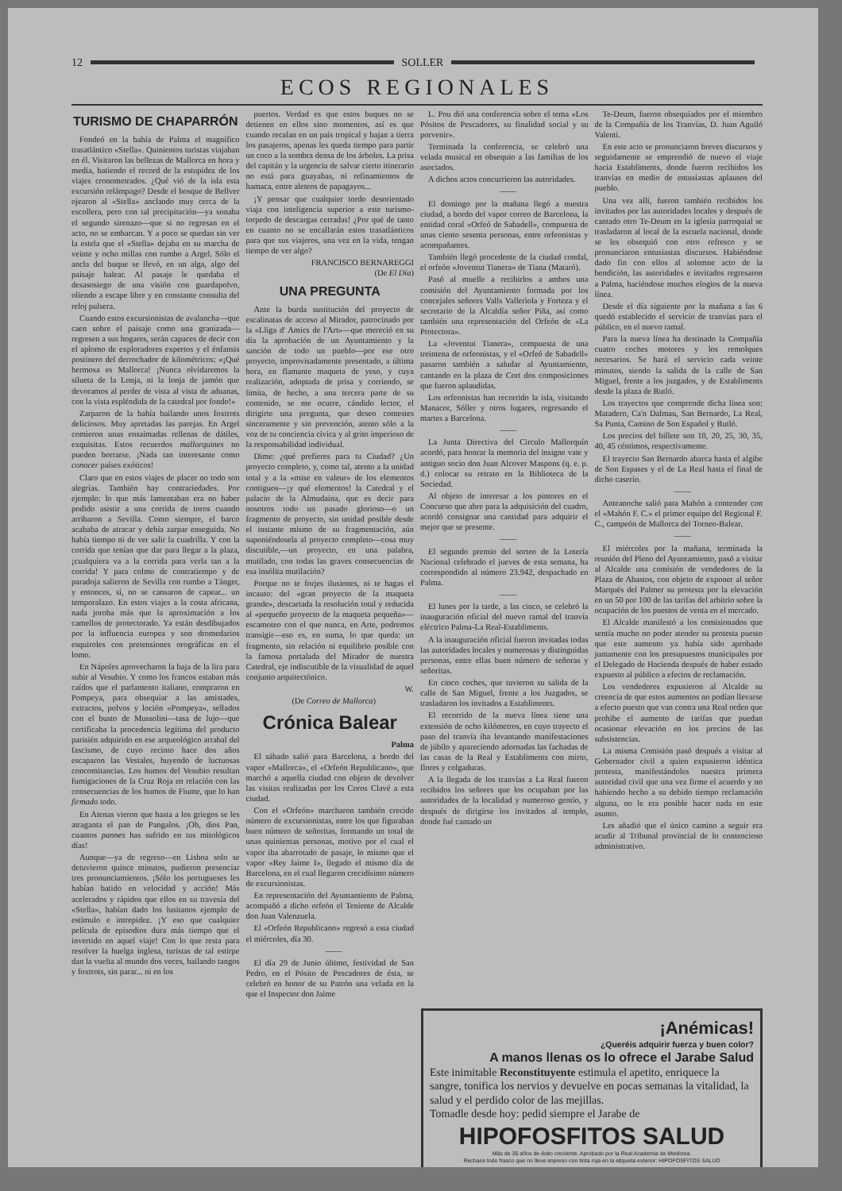12 SOLLER
ECOS REGIONALES
TURISMO DE CHAPARRÓN
Fondeó en la bahía de Palma el magnífico trasatlántico «Stella». Quinientos turistas viajaban en él. Visitaron las bellezas de Mallorca en hora y media, batiendo el record de la estupidez de los viajes cronometrados. ¿Qué vió de la isla esta excursión relámpago? Desde el bosque de Bellver ojearon al «Stella» anclando muy cerca de la escollera, pero con tal precipitación—ya sonaba el segundo sirenazo—que si no regresan en el acto, no se embarcan. Y a poco se quedan sin ver la estela que el «Stella» dejaba en su marcha de veinte y ocho millas con rumbo a Argel. Sólo el ancla del buque se llevó, en un alga, algo del paisaje balear. Al pasaje le quedaba el desasosiego de una visión con guardapolvo, oliendo a escape libre y en constante consulta del reloj pulsera.
Cuando estos excursionistas de avalancha—que caen sobre el paisaje como una granizada—regresen a sus hogares, serán capaces de decir con el aplomo de exploradores expertos y el énfansis postinero del derrochador de kilométricos: «¡Qué hermosa es Mallorca! ¡Nunca olvidaremos la silueta de la Lonja, ni la lonja de jamón que devoramos al perder de vista al vista de aduanas, con la vista espléndida de la catedral por fondo!»
Zarparon de la bahía bailando unos foxtrots deliciosos. Muy apretadas las parejas. En Argel comieron unas ensaimadas rellenas de dátiles, exquisitas. Estos recuerdos mallorquines no pueden borrarse. ¡Nada tan interesante como conocer países exóticos!
Claro que en estos viajes de placer no todo son alegrías. También hay contrariedades. Por ejemplo: lo que más lamentaban era no haber podido asistir a una corrida de toros cuando arribaron a Sevilla. Como siempre, el barco acababa de atracar y debía zarpar enseguida. No había tiempo ni de ver salir la cuadrilla. Y con la corrida que tenían que dar para llegar a la plaza, ¡cualquiera va a la corrida para verla tan a la corrida! Y para colmo de contratiempo y de paradoja salieron de Sevilla con rumbo a Tánger, y entonces, sí, no se cansaron de capear... un temporalazo. En estos viajes a la costa africana, nada joroba más que la aproximación a los camellos de protectorado. Ya están desdibujados por la influencia europea y son dromedarios esquiroles con pretensiones orográficas en el lomo.
En Nápoles aprovecharon la baja de la lira para subir al Vesubio. Y como los francos estaban más caídos que el parlamento italiano, compraron en Pompeya, para obsequiar a las amistades, extractos, polvos y loción «Pompeya», sellados con el busto de Mussolini—tasa de lujo—que certificaba la procedencia legítima del producto parisién adquirido en ese arqueológico arrabal del fascismo, de cuyo recinto hace dos años escaparon las Vestales, huyendo de luctuosas concomitancias. Los humos del Vesubio resultan fumigaciones de la Cruz Roja en relación con las consecuencias de los humos de Fiume, que lo han firmado todo.
En Atenas vieron que hasta a los griegos se les atraganta el pan de Pangalos. ¡Oh, dios Pan, cuantos pannes has sufrido en tus mitológicos días!
Aunque—ya de regreso—en Lisboa solo se detuvieron quince minutos, pudieron presenciar tres pronunciamientos. ¡Sólo los portugueses les habían batido en velocidad y acción! Más acelerados y rápidos que ellos en su travesía del «Stella», habían dado los lusitanos ejemplo de estímulo e intrepidez. ¡Y eso que cualquier película de episodios dura más tiempo que el invertido en aquel viaje! Con lo que resta para resolver la huelga inglesa, turistas de tal estirpe dan la vuelta al mundo dos veces, bailando tangos y foxtrots, sin parar... ni en los
puertos. Verdad es que estos buques no se detienen en ellos sino momentos, así es que cuando recalan en un país tropical y bajan a tierra los pasajeros, apenas les queda tiempo para partir un coco a la sombra densa de los árboles. La prisa del capitán y la urgencia de salvar cierto itinerario no está para guayabas, ni refinamientos de hamaca, entre aleteos de papagayos...
¡Y pensar que cualquier tordo desorientado viaja con inteligencia superior a este turismo-torpedo de descargas cerradas! ¿Por qué de tanto en cuanto no se encallarán estos trasatlánticos para que sus viajeros, una vez en la vida, tengan tiempo de ver algo?
FRANCISCO BERNAREGGI
(De El Día)
UNA PREGUNTA
Ante la burda sustitución del proyecto de escalinatas de acceso al Mirador, patrocinado por la «Lliga d' Amics de l'Art»—que mereció en su día la aprobación de un Ayuntamiento y la sanción de todo un pueblo—por ese otro proyecto, improvisadamente presentado, a última hora, en flamante maqueta de yeso, y cuya realización, adoptada de prisa y corriendo, se limita, de hecho, a una tercera parte de su contenido, se me ocurre, cándido lector, el dirigirte una pregunta, que deseo contestes sinceramente y sin prevención, atento sólo a la voz de tu conciencia cívica y al grito imperioso de la responsabilidad individual.
Dime: ¿qué prefieres para tu Ciudad? ¿Un proyecto completo, y, como tal, atento a la unidad total y a la «mise en valeur» de los elementos contiguos—¡y qué elementos! la Catedral y el palacio de la Almudaina, que es decir para nosotros todo un pasado glorioso—o un fragmento de proyecto, sin unidad posible desde el instante mismo de su fragmentación, aún suponiéndosela al proyecto completo—cosa muy discutible,—un proyecto, en una palabra, mutilado, con todas las graves consecuencias de esa insólita mutilación?
Porque no te forjes ilusiones, ni te hagas el incauto: del «gran proyecto de la maqueta grande», descartada la resolución total y reducida al «pequeño proyecto de la maqueta pequeña»—escamoteo con el que nunca, en Arte, podremos transigir—eso es, en suma, lo que queda: un fragmento, sin relación ni equilibrio posible con la famosa portalada del Mirador de nuestra Catedral, eje indiscutible de la visualidad de aquel conjunto arquitectónico.
W.
(De Correo de Mallorca)
Crónica Balear
Palma
El sábado salió para Barcelona, a bordo del vapor «Mallorca», el «Orfeón Republicano», que marchó a aquella ciudad con objeto de devolver las visitas realizadas por los Coros Clavé a esta ciudad.
Con el «Orfeón» marcharon también crecido número de excursionistas, entre los que figuraban buen número de señoritas, formando un total de unas quinientas personas, motivo por el cual el vapor iba abarrotado de pasaje, lo mismo que el vapor «Rey Jaime I», llegado el mismo día de Barcelona, en el cual llegaron crecidísimo número de excursionistas.
En representación del Ayuntamiento de Palma, acompañó a dicho orfeón el Teniente de Alcalde don Juan Valenzuela.
El «Orfeón Republicano» regresó a esta ciudad el miércoles, día 30.
——
El día 29 de Junio último, festividad de San Pedro, en el Pósito de Pescadores de ésta, se celebró en honor de su Patrón una velada en la que el Inspector don Jaime
L. Pou dió una conferencia sobre el tema «Los Pósitos de Pescadores, su finalidad social y su porvenir».
Terminada la conferencia, se celebró una velada musical en obsequio a las familias de los asociados.
A dichos actos concurrieron las autoridades.
——
El domingo por la mañana llegó a nuestra ciudad, a bordo del vapor correo de Barcelona, la entidad coral «Orfeó de Sabadell», compuesta de unas ciento sesenta personas, entre orfeonistas y acompañantes.
También llegó procedente de la ciudad condal, el orfeón «Joventut Tianera» de Tiana (Mataró).
Pasó al muelle a recibirlos a ambos una comisión del Ayuntamiento formada por los concejales señores Valls Vallerìola y Forteza y el secretario de la Alcaldía señor Piña, así como también una representación del Orfeón de «La Protectora».
La «Joventut Tianera», compuesta de una treintena de orfeonistas, y el «Orfeó de Sabadell» pasaron también a saludar al Ayuntamiento, cantando en la plaza de Cort dos composiciones que fueron aplaudidas.
Los orfeonistas han recorrido la isla, visitando Manacor, Sóller y otros lugares, regresando el martes a Barcelona.
——
La Junta Directiva del Circulo Mallorquín acordó, para honrar la memoria del insigne vate y antiguo socio don Juan Alcover Maspons (q. e. p. d.) colocar su retrato en la Biblioteca de la Sociedad.
Al objeto de interesar a los pintores en el Concurso que abre para la adquisición del cuadro, acordó consignar una cantidad para adquirir el mejor que se presente.
——
El segundo premio del sorteo de la Lotería Nacional celebrado el jueves de esta semana, ha correspondido al número 23.942, despachado en Palma.
——
El lunes por la tarde, a las cinco, se celebró la inauguración oficial del nuevo ramal del tranvía eléctrico Palma-La Real-Establiments.
A la inauguración oficial fueron invitadas todas las autoridades locales y numerosas y distinguidas personas, entre ellas buen número de señoras y señoritas.
En cinco coches, que tuvieron su salida de la calle de San Miguel, frente a los Juzgados, se trasladaron los invitados a Establiments.
El recorrido de la nueva línea tiene una extensión de ocho kilómetros, en cuyo trayecto el paso del tranvía iba levantando manifestaciones de júbilo y apareciendo adornadas las fachadas de las casas de la Real y Establiments con mirto, flores y colgaduras.
A la llegada de los tranvías a La Real fueron recibidos los señores que los ocupaban por las autoridades de la localidad y numeroso gentío, y después de dirigirse los invitados al templo, donde fué cantado un
Te-Deum, fueron obsequiados por el miembro de la Compañía de los Tranvías, D. Juan Aguiló Valenti.
En este acto se pronunciaron breves discursos y seguidamente se emprendió de nuevo el viaje hacia Establiments, donde fueron recibidos los tranvías en medio de entusiastas aplausos del pueblo.
Una vez allí, fueron también recibidos los invitados por las autoridades locales y después de cantado otro Te-Deum en la iglesia parroquial se trasladaron al local de la escuela nacional, donde se les obsequió con otro refresco y se pronunciaron entusiastas discursos. Habiéndose dado fin con ellos al solemne acto de la bendición, las autoridades e invitados regresaron a Palma, haciéndose muchos elogios de la nueva línea.
Desde el día siguiente por la mañana a las 6 quedó establecido el servicio de tranvías para el público, en el nuevo ramal.
Para la nueva línea ha destinado la Compañía cuatro coches motores y los remolques necesarios. Se hará el servicio cada veinte minutos, siendo la salida de la calle de San Miguel, frente a los juzgados, y de Establiments desde la plaza de Rutló.
Los trayectos que comprende dicha línea son: Matadero, Ca'n Dalmau, San Bernardo, La Real, Sa Punta, Camino de Son Español y Rutló.
Los precios del billete son 10, 20, 25, 30, 35, 40, 45 céntimos, respectivamente.
El trayecto San Bernardo abarca hasta el algibe de Son Espases y el de La Real hasta el final de dicho caserío.
——
Anteanoche salió para Mahón a contender con el «Mahón F. C.» el primer equipo del Regional F. C., campeón de Mallorca del Torneo-Balear.
——
El miércoles por la mañana, terminada la reunión del Pleno del Ayuntamiento, pasó a visitar al Alcalde una comisión de vendedores de la Plaza de Abastos, con objeto de exponer al señor Marqués del Palmer su protesta por la elevación en un 50 por 100 de las tarifas del arbitrio sobre la ocupación de los puestos de venta en el mercado.
El Alcalde manifestó a los comisionados que sentía mucho no poder atender su protesta puesto que este aumento ya había sido aprobado juntamente con los presupuestos municipales por el Delegado de Hacienda después de haber estado expuesto al público a efectos de reclamación.
Los vendedores expusieron al Alcalde su creencia de que estos aumentos no podían llevarse a efecto puesto que van contra una Real orden que prohibe el aumento de tarifas que puedan ocasionar elevación en los precios de las subsistencias.
La misma Comisión pasó después a visitar al Gobernador civil a quien expusieron idéntica protesta, manifestándoles nuestra primera autoridad civil que una vez firme el acuerdo y no habiendo hecho a su debido tiempo reclamación alguna, no le era posible hacer nada en este asunto.
Les añadió que el único camino a seguir era acudir al Tribunal provincial de lo contencioso administrativo.
¡Anémicas!
¿Queréis adquirir fuerza y buen color?
A manos llenas os lo ofrece el Jarabe Salud
Este inimitable Reconstituyente estimula el apetito, enriquece la sangre, tonifica los nervios y devuelve en pocas semanas la vitalidad, la salud y el perdido color de las mejillas.
Tomadle desde hoy: pedid siempre el Jarabe de
HIPOFOSFITOS SALUD
Más de 35 años de éxito creciente. Aprobado por la Real Academia de Medicina.
Rechace todo frasco que no lleve impreso con tinta roja en la etiqueta exterior: HIPOFOSFITOS SALUD